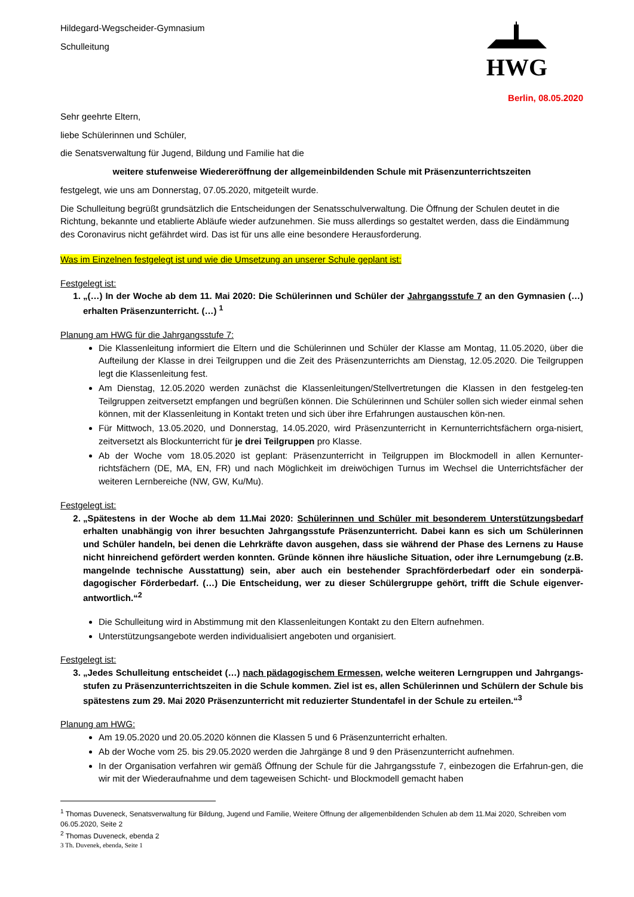Hildegard-Wegscheider-Gymnasium
Schulleitung
HWG
Berlin, 08.05.2020
Sehr geehrte Eltern,
liebe Schülerinnen und Schüler,
die Senatsverwaltung für Jugend, Bildung und Familie hat die
weitere stufenweise Wiedereröffnung der allgemeinbildenden Schule mit Präsenzunterrichtszeiten
festgelegt, wie uns am Donnerstag, 07.05.2020, mitgeteilt wurde.
Die Schulleitung begrüßt grundsätzlich die Entscheidungen der Senatsschulverwaltung. Die Öffnung der Schulen deutet in die Richtung, bekannte und etablierte Abläufe wieder aufzunehmen. Sie muss allerdings so gestaltet werden, dass die Eindämmung des Coronavirus nicht gefährdet wird. Das ist für uns alle eine besondere Herausforderung.
Was im Einzelnen festgelegt ist und wie die Umsetzung an unserer Schule geplant ist:
Festgelegt ist:
1. „(…) In der Woche ab dem 11. Mai 2020: Die Schülerinnen und Schüler der Jahrgangsstufe 7 an den Gymnasien (…) erhalten Präsenzunterricht. (…) <sup>1</sup>
Planung am HWG für die Jahrgangsstufe 7:
Die Klassenleitung informiert die Eltern und die Schülerinnen und Schüler der Klasse am Montag, 11.05.2020, über die Aufteilung der Klasse in drei Teilgruppen und die Zeit des Präsenzunterrichts am Dienstag, 12.05.2020. Die Teilgruppen legt die Klassenleitung fest.
Am Dienstag, 12.05.2020 werden zunächst die Klassenleitungen/Stellvertretungen die Klassen in den festgeleg-ten Teilgruppen zeitversetzt empfangen und begrüßen können. Die Schülerinnen und Schüler sollen sich wieder einmal sehen können, mit der Klassenleitung in Kontakt treten und sich über ihre Erfahrungen austauschen kön-nen.
Für Mittwoch, 13.05.2020, und Donnerstag, 14.05.2020, wird Präsenzunterricht in Kernunterrichtsfächern orga-nisiert, zeitversetzt als Blockunterricht für je drei Teilgruppen pro Klasse.
Ab der Woche vom 18.05.2020 ist geplant: Präsenzunterricht in Teilgruppen im Blockmodell in allen Kernunter-richtsfächern (DE, MA, EN, FR) und nach Möglichkeit im dreiwöchigen Turnus im Wechsel die Unterrichtsfächer der weiteren Lernbereiche (NW, GW, Ku/Mu).
Festgelegt ist:
2. „Spätestens in der Woche ab dem 11.Mai 2020: Schülerinnen und Schüler mit besonderem Unterstützungsbedarf erhalten unabhängig von ihrer besuchten Jahrgangsstufe Präsenzunterricht. Dabei kann es sich um Schülerinnen und Schüler handeln, bei denen die Lehrkräfte davon ausgehen, dass sie während der Phase des Lernens zu Hause nicht hinreichend gefördert werden konnten. Gründe können ihre häusliche Situation, oder ihre Lernumgebung (z.B. mangelnde technische Ausstattung) sein, aber auch ein bestehender Sprachförderbedarf oder ein sonderpä-dagogischer Förderbedarf. (…) Die Entscheidung, wer zu dieser Schülergruppe gehört, trifft die Schule eigenver-antwortlich.“<sup>2</sup>
Die Schulleitung wird in Abstimmung mit den Klassenleitungen Kontakt zu den Eltern aufnehmen.
Unterstützungsangebote werden individualisiert angeboten und organisiert.
Festgelegt ist:
3. „Jedes Schulleitung entscheidet (…) nach pädagogischem Ermessen, welche weiteren Lerngruppen und Jahrgangs-stufen zu Präsenzunterrichtszeiten in die Schule kommen. Ziel ist es, allen Schülerinnen und Schülern der Schule bis spätestens zum 29. Mai 2020 Präsenzunterricht mit reduzierter Stundentafel in der Schule zu erteilen.“<sup>3</sup>
Planung am HWG:
Am 19.05.2020 und 20.05.2020 können die Klassen 5 und 6 Präsenzunterricht erhalten.
Ab der Woche vom 25. bis 29.05.2020 werden die Jahrgänge 8 und 9 den Präsenzunterricht aufnehmen.
In der Organisation verfahren wir gemäß Öffnung der Schule für die Jahrgangsstufe 7, einbezogen die Erfahrun-gen, die wir mit der Wiederaufnahme und dem tageweisen Schicht- und Blockmodell gemacht haben
<sup>1</sup> Thomas Duveneck, Senatsverwaltung für Bildung, Jugend und Familie, Weitere Öffnung der allgemenbildenden Schulen ab dem 11.Mai 2020, Schreiben vom 06.05.2020, Seite 2
<sup>2</sup> Thomas Duveneck, ebenda 2
3 Th. Duvenek, ebenda, Seite 1